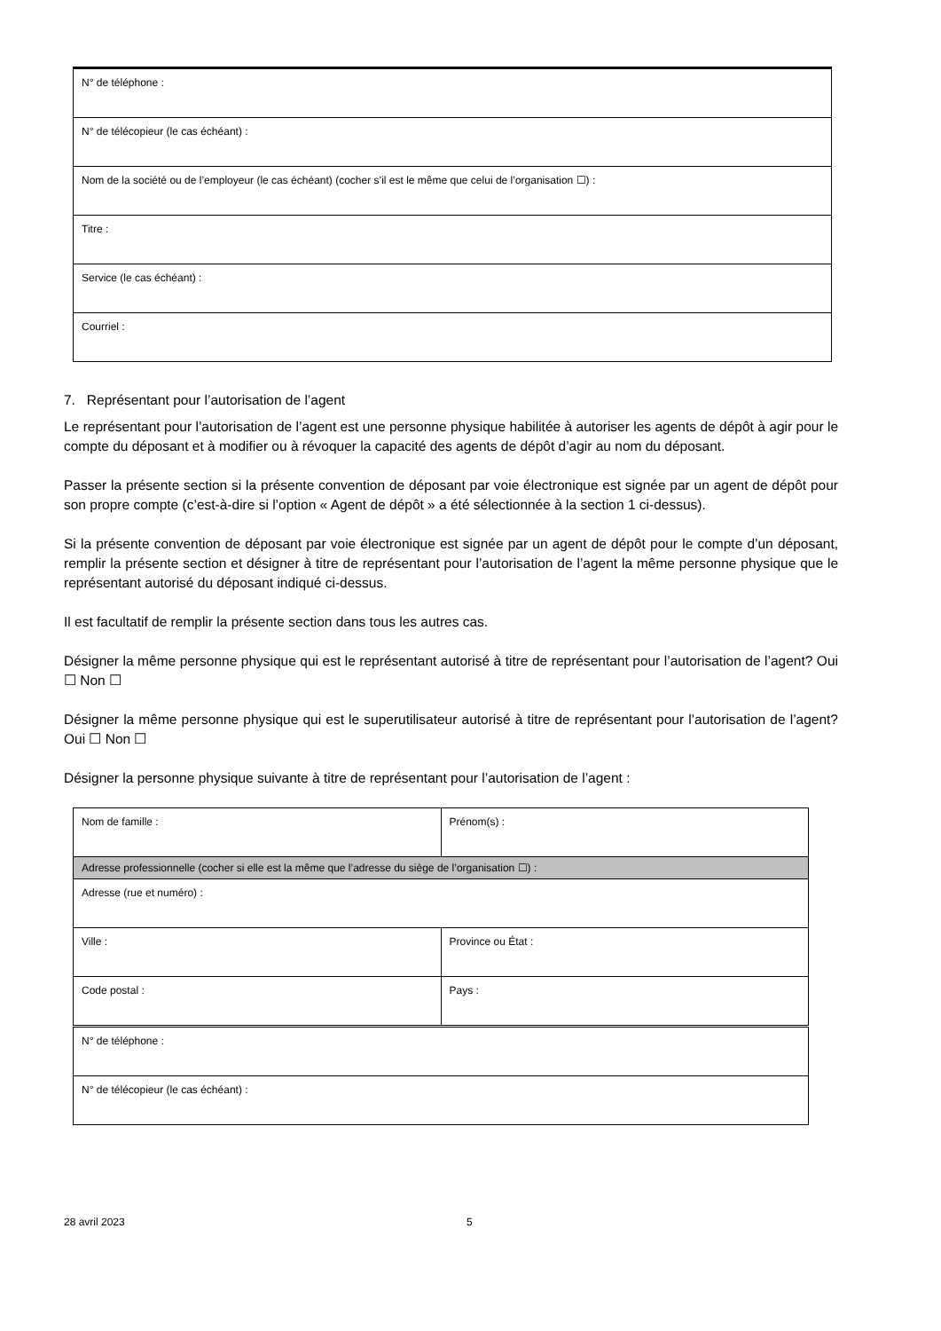| N° de téléphone : |
| N° de télécopieur (le cas échéant) : |
| Nom de la société ou de l’employeur (le cas échéant) (cocher s’il est le même que celui de l’organisation ☐) : |
| Titre : |
| Service (le cas échéant) : |
| Courriel : |
7. Représentant pour l’autorisation de l’agent
Le représentant pour l’autorisation de l’agent est une personne physique habilitée à autoriser les agents de dépôt à agir pour le compte du déposant et à modifier ou à révoquer la capacité des agents de dépôt d’agir au nom du déposant.
Passer la présente section si la présente convention de déposant par voie électronique est signée par un agent de dépôt pour son propre compte (c’est-à-dire si l’option « Agent de dépôt » a été sélectionnée à la section 1 ci-dessus).
Si la présente convention de déposant par voie électronique est signée par un agent de dépôt pour le compte d’un déposant, remplir la présente section et désigner à titre de représentant pour l’autorisation de l’agent la même personne physique que le représentant autorisé du déposant indiqué ci-dessus.
Il est facultatif de remplir la présente section dans tous les autres cas.
Désigner la même personne physique qui est le représentant autorisé à titre de représentant pour l’autorisation de l’agent? Oui ☐ Non ☐
Désigner la même personne physique qui est le superutilisateur autorisé à titre de représentant pour l’autorisation de l’agent? Oui ☐ Non ☐
Désigner la personne physique suivante à titre de représentant pour l’autorisation de l’agent :
| Nom de famille : | Prénom(s) : |
| Adresse professionnelle (cocher si elle est la même que l’adresse du siège de l’organisation ☐) : | |
| Adresse (rue et numéro) : | |
| Ville : | Province ou État : |
| Code postal : | Pays : |
| N° de téléphone : | |
| N° de télécopieur (le cas échéant) : | |
28 avril 2023 5